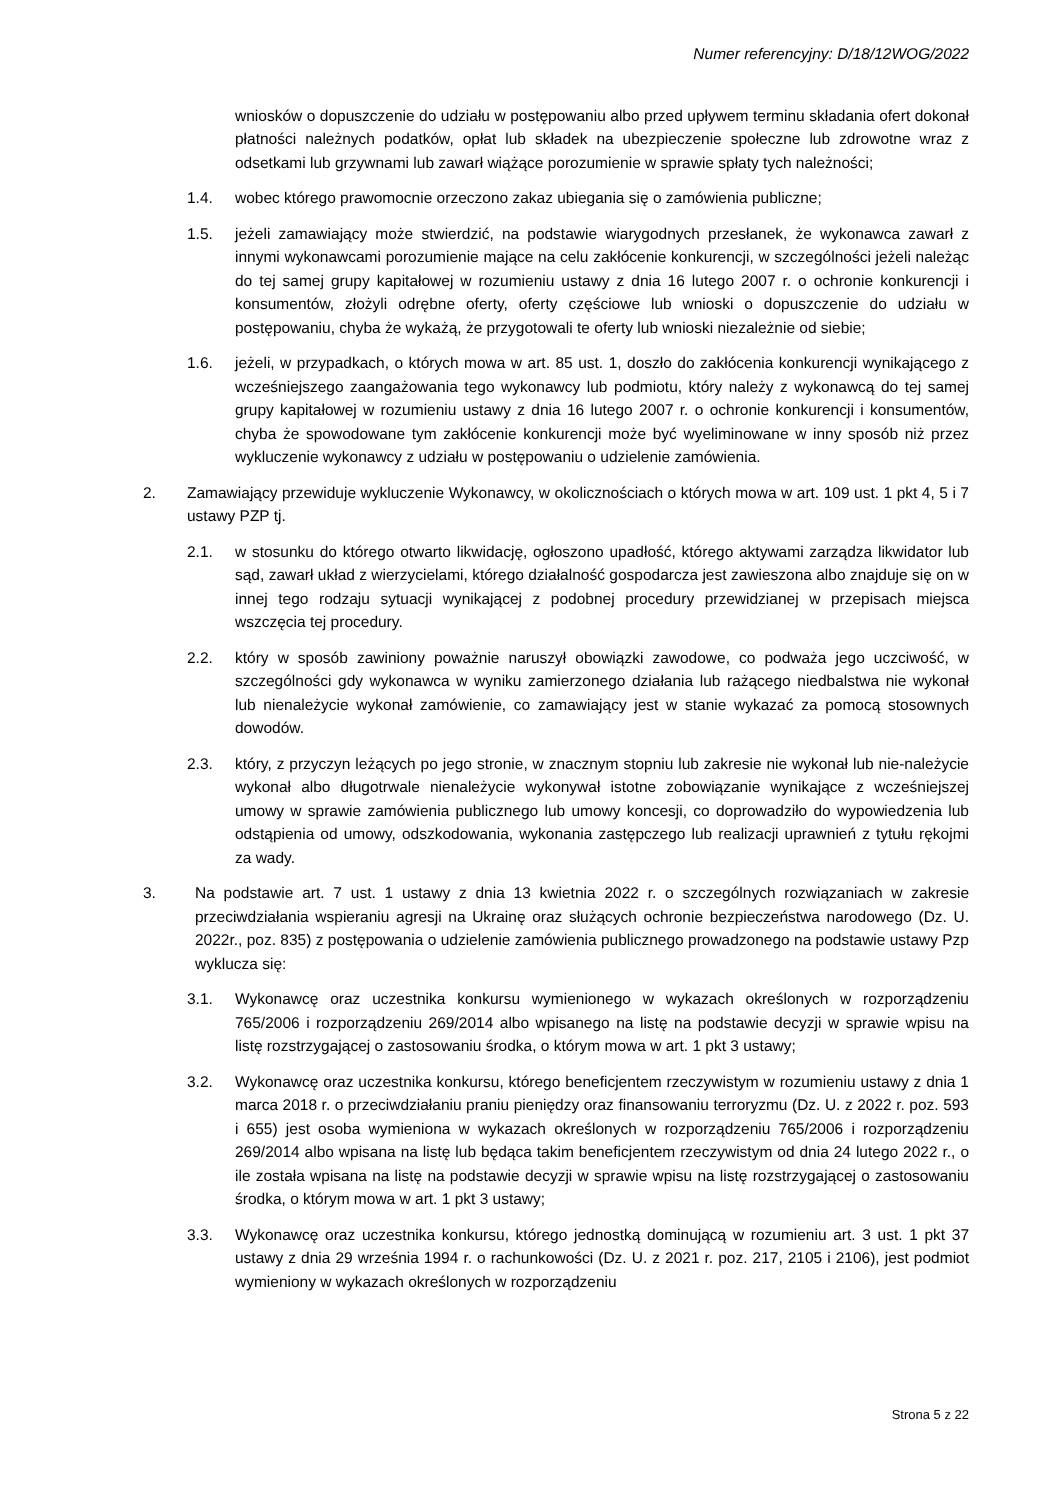Numer referencyjny: D/18/12WOG/2022
wniosków o dopuszczenie do udziału w postępowaniu albo przed upływem terminu składania ofert dokonał płatności należnych podatków, opłat lub składek na ubezpieczenie społeczne lub zdrowotne wraz z odsetkami lub grzywnami lub zawarł wiążące porozumienie w sprawie spłaty tych należności;
1.4. wobec którego prawomocnie orzeczono zakaz ubiegania się o zamówienia publiczne;
1.5. jeżeli zamawiający może stwierdzić, na podstawie wiarygodnych przesłanek, że wykonawca zawarł z innymi wykonawcami porozumienie mające na celu zakłócenie konkurencji, w szczególności jeżeli należąc do tej samej grupy kapitałowej w rozumieniu ustawy z dnia 16 lutego 2007 r. o ochronie konkurencji i konsumentów, złożyli odrębne oferty, oferty częściowe lub wnioski o dopuszczenie do udziału w postępowaniu, chyba że wykażą, że przygotowali te oferty lub wnioski niezależnie od siebie;
1.6. jeżeli, w przypadkach, o których mowa w art. 85 ust. 1, doszło do zakłócenia konkurencji wynikającego z wcześniejszego zaangażowania tego wykonawcy lub podmiotu, który należy z wykonawcą do tej samej grupy kapitałowej w rozumieniu ustawy z dnia 16 lutego 2007 r. o ochronie konkurencji i konsumentów, chyba że spowodowane tym zakłócenie konkurencji może być wyeliminowane w inny sposób niż przez wykluczenie wykonawcy z udziału w postępowaniu o udzielenie zamówienia.
2. Zamawiający przewiduje wykluczenie Wykonawcy, w okolicznościach o których mowa w art. 109 ust. 1 pkt 4, 5 i 7 ustawy PZP tj.
2.1. w stosunku do którego otwarto likwidację, ogłoszono upadłość, którego aktywami zarządza likwidator lub sąd, zawarł układ z wierzycielami, którego działalność gospodarcza jest zawieszona albo znajduje się on w innej tego rodzaju sytuacji wynikającej z podobnej procedury przewidzianej w przepisach miejsca wszczęcia tej procedury.
2.2. który w sposób zawiniony poważnie naruszył obowiązki zawodowe, co podważa jego uczciwość, w szczególności gdy wykonawca w wyniku zamierzonego działania lub rażącego niedbalstwa nie wykonał lub nienależycie wykonał zamówienie, co zamawiający jest w stanie wykazać za pomocą stosownych dowodów.
2.3. który, z przyczyn leżących po jego stronie, w znacznym stopniu lub zakresie nie wykonał lub nie-należycie wykonał albo długotrwale nienależycie wykonywał istotne zobowiązanie wynikające z wcześniejszej umowy w sprawie zamówienia publicznego lub umowy koncesji, co doprowadziło do wypowiedzenia lub odstąpienia od umowy, odszkodowania, wykonania zastępczego lub realizacji uprawnień z tytułu rękojmi za wady.
3. Na podstawie art. 7 ust. 1 ustawy z dnia 13 kwietnia 2022 r. o szczególnych rozwiązaniach w zakresie przeciwdziałania wspieraniu agresji na Ukrainę oraz służących ochronie bezpieczeństwa narodowego (Dz. U. 2022r., poz. 835) z postępowania o udzielenie zamówienia publicznego prowadzonego na podstawie ustawy Pzp wyklucza się:
3.1. Wykonawcę oraz uczestnika konkursu wymienionego w wykazach określonych w rozporządzeniu 765/2006 i rozporządzeniu 269/2014 albo wpisanego na listę na podstawie decyzji w sprawie wpisu na listę rozstrzygającej o zastosowaniu środka, o którym mowa w art. 1 pkt 3 ustawy;
3.2. Wykonawcę oraz uczestnika konkursu, którego beneficjentem rzeczywistym w rozumieniu ustawy z dnia 1 marca 2018 r. o przeciwdziałaniu praniu pieniędzy oraz finansowaniu terroryzmu (Dz. U. z 2022 r. poz. 593 i 655) jest osoba wymieniona w wykazach określonych w rozporządzeniu 765/2006 i rozporządzeniu 269/2014 albo wpisana na listę lub będąca takim beneficjentem rzeczywistym od dnia 24 lutego 2022 r., o ile została wpisana na listę na podstawie decyzji w sprawie wpisu na listę rozstrzygającej o zastosowaniu środka, o którym mowa w art. 1 pkt 3 ustawy;
3.3. Wykonawcę oraz uczestnika konkursu, którego jednostką dominującą w rozumieniu art. 3 ust. 1 pkt 37 ustawy z dnia 29 września 1994 r. o rachunkowości (Dz. U. z 2021 r. poz. 217, 2105 i 2106), jest podmiot wymieniony w wykazach określonych w rozporządzeniu
Strona 5 z 22